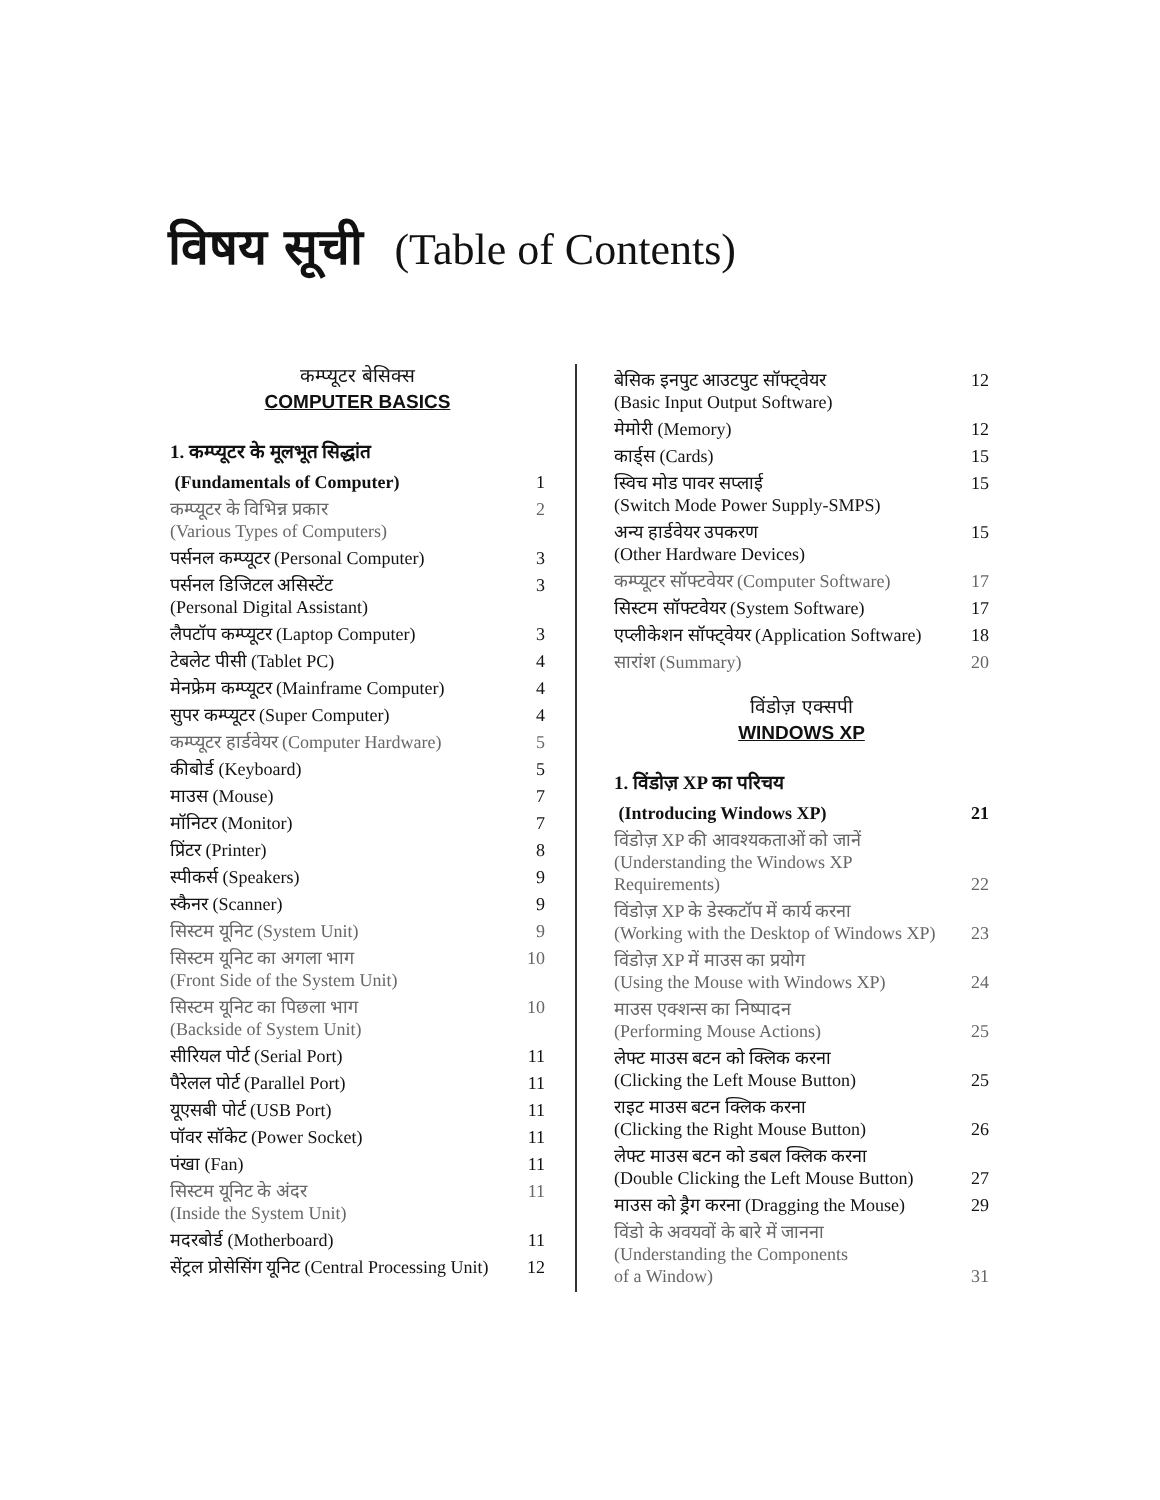विषय सूची (Table of Contents)
कम्प्यूटर बेसिक्स
COMPUTER BASICS
1. कम्प्यूटर के मूलभूत सिद्धांत
(Fundamentals of Computer) 1
कम्प्यूटर के विभिन्न प्रकार
(Various Types of Computers) 2
पर्सनल कम्प्यूटर (Personal Computer) 3
पर्सनल डिजिटल असिस्टेंट
(Personal Digital Assistant) 3
लैपटॉप कम्प्यूटर (Laptop Computer) 3
टेबलेट पीसी (Tablet PC) 4
मेनफ्रेम कम्प्यूटर (Mainframe Computer) 4
सुपर कम्प्यूटर (Super Computer) 4
कम्प्यूटर हार्डवेयर (Computer Hardware) 5
कीबोर्ड (Keyboard) 5
माउस (Mouse) 7
मॉनिटर (Monitor) 7
प्रिंटर (Printer) 8
स्पीकर्स (Speakers) 9
स्कैनर (Scanner) 9
सिस्टम यूनिट (System Unit) 9
सिस्टम यूनिट का अगला भाग
(Front Side of the System Unit) 10
सिस्टम यूनिट का पिछला भाग
(Backside of System Unit) 10
सीरियल पोर्ट (Serial Port) 11
पैरेलल पोर्ट (Parallel Port) 11
यूएसबी पोर्ट (USB Port) 11
पॉवर सॉकेट (Power Socket) 11
पंखा (Fan) 11
सिस्टम यूनिट के अंदर
(Inside the System Unit) 11
मदरबोर्ड (Motherboard) 11
सेंट्रल प्रोसेसिंग यूनिट (Central Processing Unit) 12
बेसिक इनपुट आउटपुट सॉफ्ट्वेयर
(Basic Input Output Software) 12
मेमोरी (Memory) 12
कार्ड्स (Cards) 15
स्विच मोड पावर सप्लाई
(Switch Mode Power Supply-SMPS) 15
अन्य हार्डवेयर उपकरण
(Other Hardware Devices) 15
कम्प्यूटर सॉफ्टवेयर (Computer Software) 17
सिस्टम सॉफ्टवेयर (System Software) 17
एप्लीकेशन सॉफ्ट्वेयर (Application Software) 18
सारांश (Summary) 20
विंडोज़ एक्सपी
WINDOWS XP
1. विंडोज़ XP का परिचय
(Introducing Windows XP) 21
विंडोज़ XP की आवश्यकताओं को जानें
(Understanding the Windows XP
Requirements)
22
विंडोज़ XP के डेस्कटॉप में कार्य करना
(Working with the Desktop of Windows XP)
23
विंडोज़ XP में माउस का प्रयोग
(Using the Mouse with Windows XP)
24
माउस एक्शन्स का निष्पादन
(Performing Mouse Actions)
25
लेफ्ट माउस बटन को क्लिक करना
(Clicking the Left Mouse Button)
25
राइट माउस बटन क्लिक करना
(Clicking the Right Mouse Button)
26
लेफ्ट माउस बटन को डबल क्लिक करना
(Double Clicking the Left Mouse Button)
27
माउस को ड्रैग करना (Dragging the Mouse) 29
विंडो के अवयवों के बारे में जानना
(Understanding the Components
of a Window)
31